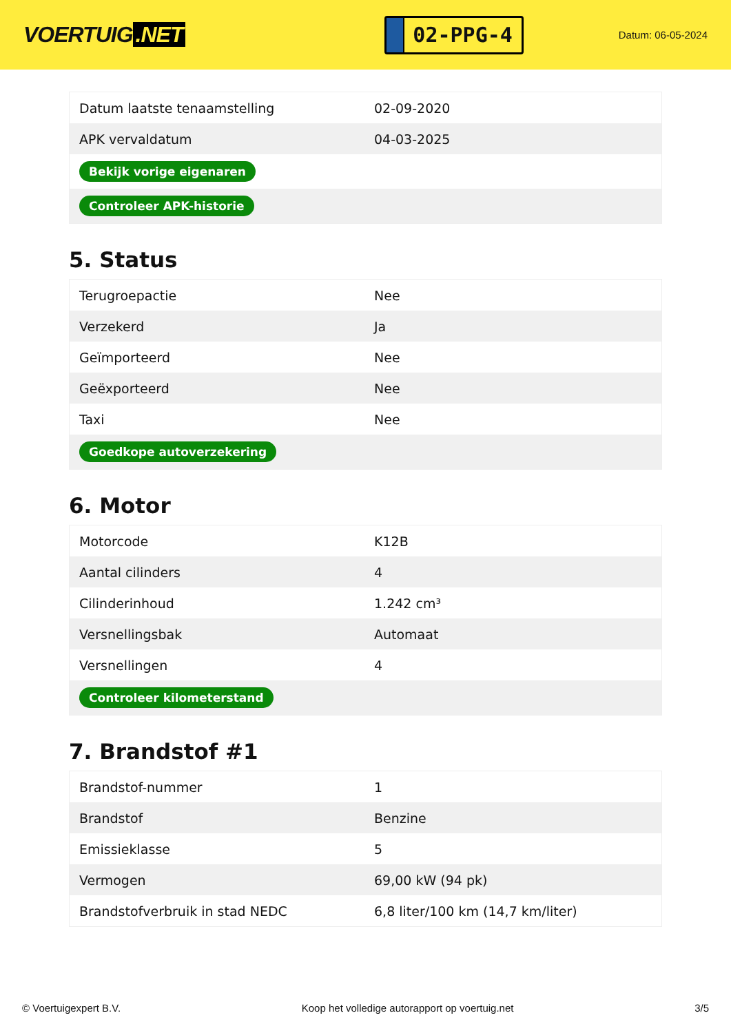VOERTUIG.NET
02-PPG-4
Datum: 06-05-2024
| Datum laatste tenaamstelling | 02-09-2020 |
| APK vervaldatum | 04-03-2025 |
| Bekijk vorige eigenaren | |
| Controleer APK-historie | |
5. Status
| Terugroepactie | Nee |
| Verzekerd | Ja |
| Geïmporteerd | Nee |
| Geëxporteerd | Nee |
| Taxi | Nee |
| Goedkope autoverzekering | |
6. Motor
| Motorcode | K12B |
| Aantal cilinders | 4 |
| Cilinderinhoud | 1.242 cm³ |
| Versnellingsbak | Automaat |
| Versnellingen | 4 |
| Controleer kilometerstand | |
7. Brandstof #1
| Brandstof-nummer | 1 |
| Brandstof | Benzine |
| Emissieklasse | 5 |
| Vermogen | 69,00 kW (94 pk) |
| Brandstofverbruik in stad NEDC | 6,8 liter/100 km (14,7 km/liter) |
© Voertuigexpert B.V. Koop het volledige autorapport op voertuig.net 3/5